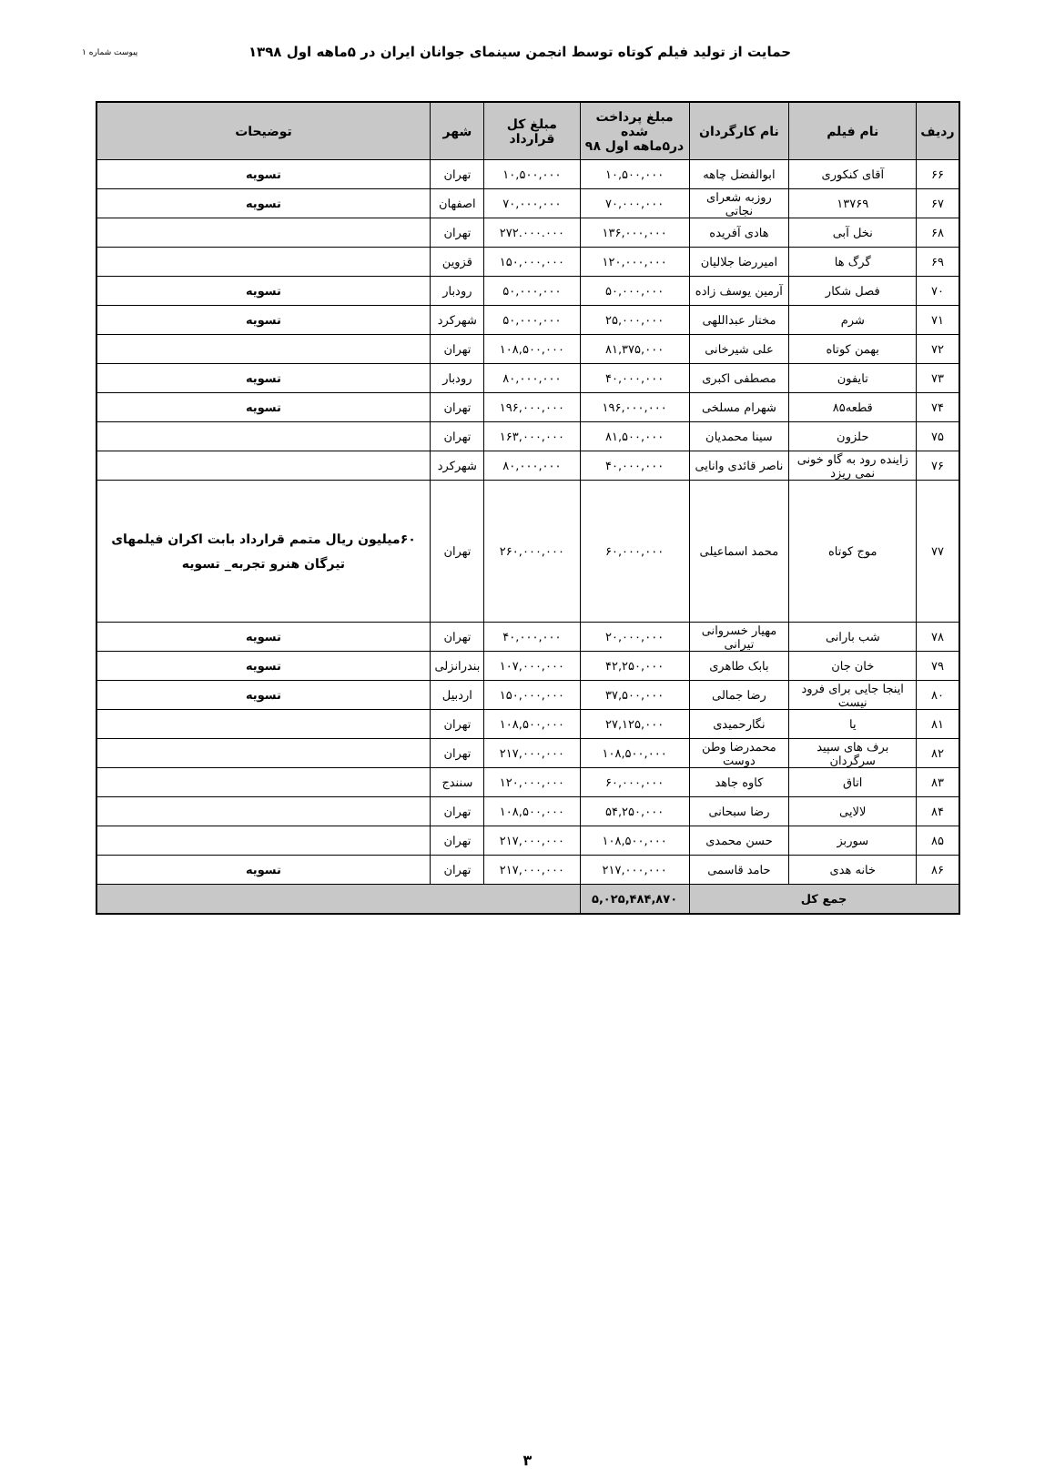حمایت از تولید فیلم کوتاه توسط انجمن سینمای جوانان ایران در ۵ماهه اول ۱۳۹۸
پیوست شماره ۱
| ردیف | نام فیلم | نام کارگردان | مبلغ پرداخت شده در۵ماهه اول ۹۸ | مبلغ کل قرارداد | شهر | توضیحات |
| --- | --- | --- | --- | --- | --- | --- |
| ۶۶ | آقای کنکوری | ابوالفضل چاهه | ۱۰,۵۰۰,۰۰۰ | ۱۰,۵۰۰,۰۰۰ | تهران | تسویه |
| ۶۷ | ۱۳۷۶۹ | روزبه شعرای نجاتی | ۷۰,۰۰۰,۰۰۰ | ۷۰,۰۰۰,۰۰۰ | اصفهان | تسویه |
| ۶۸ | نخل آبی | هادی آفریده | ۱۳۶,۰۰۰,۰۰۰ | ۲۷۲.۰۰۰.۰۰۰ | تهران | |
| ۶۹ | گرگ ها | امیررضا جلالیان | ۱۲۰,۰۰۰,۰۰۰ | ۱۵۰,۰۰۰,۰۰۰ | قزوین | |
| ۷۰ | فصل شکار | آرمین یوسف زاده | ۵۰,۰۰۰,۰۰۰ | ۵۰,۰۰۰,۰۰۰ | رودبار | تسویه |
| ۷۱ | شرم | مختار عبداللهی | ۲۵,۰۰۰,۰۰۰ | ۵۰,۰۰۰,۰۰۰ | شهرکرد | تسویه |
| ۷۲ | بهمن کوتاه | علی شیرخانی | ۸۱,۳۷۵,۰۰۰ | ۱۰۸,۵۰۰,۰۰۰ | تهران | |
| ۷۳ | تایفون | مصطفی اکبری | ۴۰,۰۰۰,۰۰۰ | ۸۰,۰۰۰,۰۰۰ | رودبار | تسویه |
| ۷۴ | قطعه۸۵ | شهرام مسلخی | ۱۹۶,۰۰۰,۰۰۰ | ۱۹۶,۰۰۰,۰۰۰ | تهران | تسویه |
| ۷۵ | حلزون | سینا محمدیان | ۸۱,۵۰۰,۰۰۰ | ۱۶۳,۰۰۰,۰۰۰ | تهران | |
| ۷۶ | زاینده رود به گاو خونی نمی ریزد | ناصر قائدی وانایی | ۴۰,۰۰۰,۰۰۰ | ۸۰,۰۰۰,۰۰۰ | شهرکرد | |
| ۷۷ | موج کوتاه | محمد اسماعیلی | ۶۰,۰۰۰,۰۰۰ | ۲۶۰,۰۰۰,۰۰۰ | تهران | ۶۰میلیون ریال متمم قرارداد بابت اکران فیلمهای تیرگان هنرو تجربه_ تسویه |
| ۷۸ | شب بارانی | مهیار خسروانی تیرانی | ۲۰,۰۰۰,۰۰۰ | ۴۰,۰۰۰,۰۰۰ | تهران | تسویه |
| ۷۹ | خان جان | بابک طاهری | ۴۲,۲۵۰,۰۰۰ | ۱۰۷,۰۰۰,۰۰۰ | بندرانزلی | تسویه |
| ۸۰ | اینجا جایی برای فرود نیست | رضا جمالی | ۳۷,۵۰۰,۰۰۰ | ۱۵۰,۰۰۰,۰۰۰ | اردبیل | تسویه |
| ۸۱ | یا | نگارحمیدی | ۲۷,۱۲۵,۰۰۰ | ۱۰۸,۵۰۰,۰۰۰ | تهران | |
| ۸۲ | برف های سپید سرگردان | محمدرضا وطن دوست | ۱۰۸,۵۰۰,۰۰۰ | ۲۱۷,۰۰۰,۰۰۰ | تهران | |
| ۸۳ | اتاق | کاوه جاهد | ۶۰,۰۰۰,۰۰۰ | ۱۲۰,۰۰۰,۰۰۰ | سنندج | |
| ۸۴ | لالایی | رضا سبحانی | ۵۴,۲۵۰,۰۰۰ | ۱۰۸,۵۰۰,۰۰۰ | تهران | |
| ۸۵ | سوربز | حسن محمدی | ۱۰۸,۵۰۰,۰۰۰ | ۲۱۷,۰۰۰,۰۰۰ | تهران | |
| ۸۶ | خانه هدی | حامد قاسمی | ۲۱۷,۰۰۰,۰۰۰ | ۲۱۷,۰۰۰,۰۰۰ | تهران | تسویه |
| جمع کل | | | ۵,۰۲۵,۴۸۴,۸۷۰ | | | |
۳